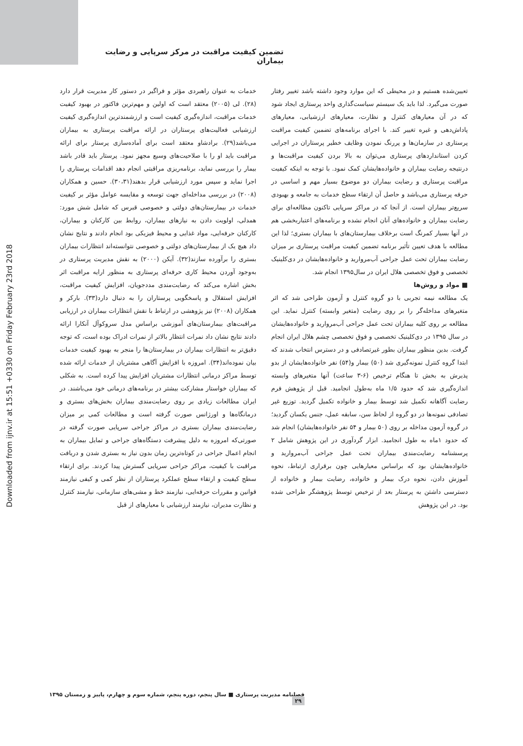تضمین کیفیت مراقبت در مرکز سرپایی و رضایت بیماران
Downloaded from ijnv.ir at 15:51 +0330 on Friday February 23rd 2018
خدمات به عنوان راهبردی مؤثر و فراگیر در دستور کار مدیریت قرار دارد (۲۸). لی (۲۰۰۵) معتقد است که اولین و مهم‌ترین فاکتور در بهبود کیفیت خدمات مراقبت، اندازه‌گیری کیفیت است و ارزشمندترین اندازه‌گیری کیفیت ارزشیابی فعالیت‌های پرستاران در ارائه مراقبت پرستاری به بیماران می‌باشد(۲۹). برادشاو معتقد است برای آماده‌سازی پرستار برای ارائه مراقبت باید او را با صلاحیت‌های وسیع مجهز نمود. پرستار باید قادر باشد بیمار را بررسی نماید، برنامه‌ریزی مراقبتی انجام دهد اقدامات پرستاری را اجرا نماید و سپس مورد ارزشیابی قرار بدهند(۳۰،۳۱). حسین و همکاران (۲۰۰۸) در بررسی مداخله‌ای جهت توسعه و مقایسه عوامل مؤثر بر کیفیت خدمات در بیمارستان‌های دولتی و خصوصی قبرس که شامل شش مورد: همدلی، اولویت دادن به نیازهای بیماران، روابط بین کارکنان و بیماران، کارکنان حرفه‌ایی، مواد غذایی و محیط فیزیکی بود انجام دادند و نتایج نشان داد هیچ یک از بیمارستان‌های دولتی و خصوصی نتوانسته‌اند انتظارات بیماران بستری را برآورده سازند(۳۲). آیکن (۲۰۰۰) به نقش مدیریت پرستاری در به‌وجود آوردن محیط کاری حرفه‌ای پرستاری به منظور ارایه مراقبت اثر بخش اشاره می‌کند که رضایت‌مندی مددجویان، افزایش کیفیت مراقبت، افزایش استقلال و پاسخگویی پرستاران را به دنبال دارد(۳۳). بارکر و همکاران (۲۰۰۸) نیز پژوهشی در ارتباط با نقش انتظارات بیماران در ارزیابی مراقبت‌های بیمارستان‌های آموزشی براساس مدل سروکوآل آنکارا ارائه دادند نتایج نشان داد نمرات انتظار بالاتر از نمرات ادراک بوده است، که توجه دقیق‌تر به انتظارات بیماران در بیمارستان‌ها را منجر به بهبود کیفیت خدمات بیان نموده‌اند(۳۴). امروزه با افزایش آگاهی مشتریان از خدمات ارائه شده توسط مراکز درمانی انتظارات مشتریان افزایش پیدا کرده است. به شکلی که بیماران خواستار مشارکت بیشتر در برنامه‌های درمانی خود می‌باشند. در ایران مطالعات زیادی بر روی رضایت‌مندی بیماران بخش‌های بستری و درمانگاه‌ها و اورژانس صورت گرفته است و مطالعات کمی بر میزان رضایت‌مندی بیماران بستری در مراکز جراحی سرپایی صورت گرفته در صورتی‌که امروزه به دلیل پیشرفت دستگاه‌های جراحی و تمایل بیماران به انجام اعمال جراحی در کوتاه‌ترین زمان بدون نیاز به بستری شدن و دریافت مراقبت با کیفیت، مراکز جراحی سرپایی گسترش پیدا کردند. برای ارتقاء سطح کیفیت و ارتقاء سطح عملکرد پرستاران از نظر کمی و کیفی نیازمند قوانین و مقررات حرفه‌ایی، نیازمند خط و مشی‌های سازمانی، نیازمند کنترل و نظارت مدیران، نیازمند ارزشیابی با معیارهای از قبل
تعیین‌شده هستیم و در محیطی که این موارد وجود داشته باشد تغییر رفتار صورت می‌گیرد. لذا باید یک سیستم سیاست‌گذاری واحد پرستاری ایجاد شود که در آن معیارهای کنترل و نظارت، معیارهای ارزشیابی، معیارهای پاداش‌دهی و غیره تغییر کند. با اجرای برنامه‌های تضمین کیفیت مراقبت پرستاری در سازمان‌ها و پررنگ نمودن وظایف خطیر پرستاران در اجرایی کردن استانداردهای پرستاری می‌توان به بالا بردن کیفیت مراقبت‌ها و درنتیجه رضایت بیماران و خانواده‌هایشان کمک نمود. با توجه به اینکه کیفیت مراقبت پرستاری و رضایت بیماران دو موضوع بسیار مهم و اساسی در حرفه پرستاری می‌باشد و حاصل آن ارتقاء سطح خدمات به جامعه و بهبودی سریع‌تر بیماران است. از آنجا که در مراکز سرپایی تاکنون مطالعه‌ای برای رضایت بیماران و خانواده‌های آنان انجام نشده و برنامه‌های اعتباربخشی هم در آنها بسیار کمرنگ است برخلاف بیمارستان‌های با بیماران بستری؛ لذا این مطالعه با هدف تعیین تأثیر برنامه تضمین کیفیت مراقبت پرستاری بر میزان رضایت بیماران تحت عمل جراحی آب‌مروارید و خانواده‌هایشان در دی‌کلینیک تخصصی و فوق تخصصی هلال ایران در سال۱۳۹۵ انجام شد.
■ مواد و روش‌ها
یک مطالعه نیمه تجربی با دو گروه کنترل و آزمون طراحی شد که اثر متغیرهای مداخله‌گر را بر روی رضایت (متغیر وابسته) کنترل نماید. این مطالعه بر روی کلیه بیماران تحت عمل جراحی آب‌مروارید و خانواده‌هایشان در سال ۱۳۹۵ در دی‌کلینیک تخصصی و فوق تخصصی چشم هلال ایران انجام گرفت. بدین منظور بیماران بطور غیرتصادفی و در دسترس انتخاب شدند که ابتدا گروه کنترل نمونه‌گیری شد (۵۰) بیمار و(۵۴) نفر خانواده‌هایشان از بدو پذیرش به بخش تا هنگام ترخیص (۶-۳ ساعت) آنها متغیرهای وابسته اندازه‌گیری شد که حدود ۱/۵ ماه به‌طول انجامید. قبل از پژوهش فرم رضایت آگاهانه تکمیل شد توسط بیمار و خانواده تکمیل گردید. توزیع غیر تصادفی نمونه‌ها در دو گروه از لحاظ سن، سابقه عمل، جنس یکسان گردید؛ در گروه آزمون مداخله بر روی (۵۰ بیمار و ۵۴ نفر خانواده‌هایشان) انجام شد که حدود ۱ماه به طول انجامید. ابزار گردآوری در این پژوهش شامل ۲ پرسشنامه رضایت‌مندی بیماران تحت عمل جراحی آب‌مروارید و خانواده‌هایشان بود که براساس معیارهایی چون برقراری ارتباط، نحوه آموزش دادن، نحوه درک بیمار و خانواده، رضایت بیمار و خانواده از دسترسی داشتن به پرستار بعد از ترخیص توسط پژوهشگر طراحی شده بود. در این پژوهش
فصلنامه مدیریت پرستاری ■ سال پنجم، دوره پنجم، شماره سوم و چهارم، پاییز و زمستان ۱۳۹۵ ۲۹